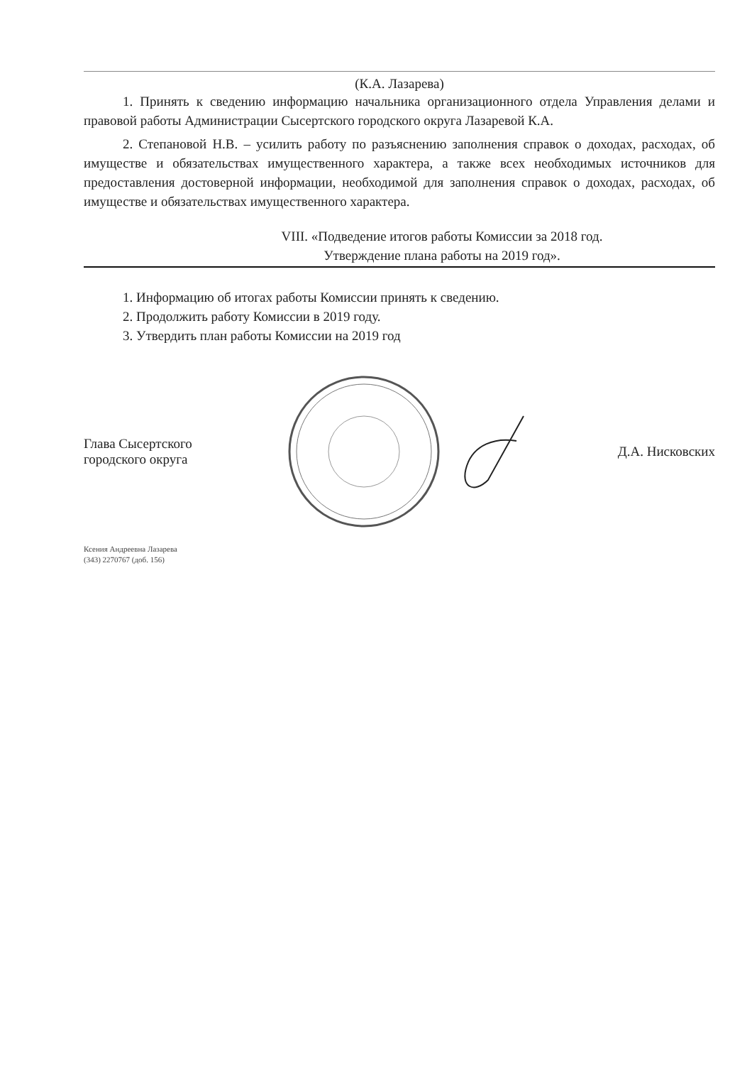(К.А. Лазарева)
1. Принять к сведению информацию начальника организационного отдела Управления делами и правовой работы Администрации Сысертского городского округа Лазаревой К.А.
2. Степановой Н.В. – усилить работу по разъяснению заполнения справок о доходах, расходах, об имуществе и обязательствах имущественного характера, а также всех необходимых источников для предоставления достоверной информации, необходимой для заполнения справок о доходах, расходах, об имуществе и обязательствах имущественного характера.
VIII. «Подведение итогов работы Комиссии за 2018 год.
Утверждение плана работы на 2019 год».
1. Информацию об итогах работы Комиссии принять к сведению.
2. Продолжить работу Комиссии в 2019 году.
3. Утвердить план работы Комиссии на 2019 год
Глава Сысертского
городского округа
Д.А. Нисковских
Ксения Андреевна Лазарева
(343) 2270767 (доб. 156)